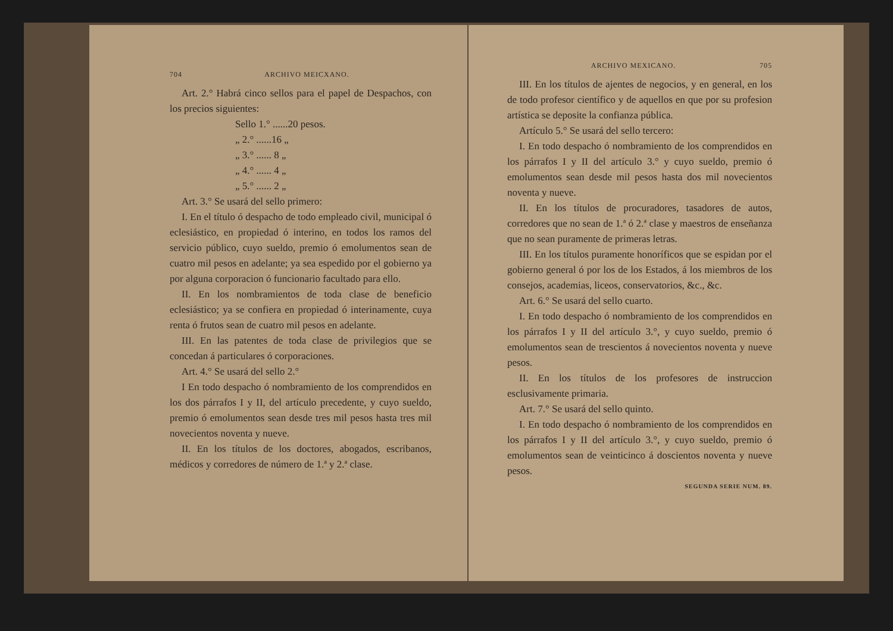704 ARCHIVO MEICXANO.
Art. 2.° Habrá cinco sellos para el papel de Despachos, con los precios siguientes:
Sello 1.° ......20 pesos.
„ 2.° ......16 „
„ 3.° ...... 8 „
„ 4.° ...... 4 „
„ 5.° ...... 2 „
Art. 3.° Se usará del sello primero:
I. En el título ó despacho de todo empleado civil, municipal ó eclesiástico, en propiedad ó interino, en todos los ramos del servicio público, cuyo sueldo, premio ó emolumentos sean de cuatro mil pesos en adelante; ya sea espedido por el gobierno ya por alguna corporacion ó funcionario facultado para ello.
II. En los nombramientos de toda clase de beneficio eclesiástico; ya se confiera en propiedad ó interinamente, cuya renta ó frutos sean de cuatro mil pesos en adelante.
III. En las patentes de toda clase de privilegios que se concedan á particulares ó corporaciones.
Art. 4.° Se usará del sello 2.°
I En todo despacho ó nombramiento de los comprendidos en los dos párrafos I y II, del artículo precedente, y cuyo sueldo, premio ó emolumentos sean desde tres mil pesos hasta tres mil novecientos noventa y nueve.
II. En los títulos de los doctores, abogados, escribanos, médicos y corredores de número de 1.ª y 2.ª clase.
ARCHIVO MEXICANO. 705
III. En los títulos de ajentes de negocios, y en general, en los de todo profesor científico y de aquellos en que por su profesion artística se deposite la confianza pública.
Artículo 5.° Se usará del sello tercero:
I. En todo despacho ó nombramiento de los comprendidos en los párrafos I y II del artículo 3.° y cuyo sueldo, premio ó emolumentos sean desde mil pesos hasta dos mil novecientos noventa y nueve.
II. En los títulos de procuradores, tasadores de autos, corredores que no sean de 1.ª ó 2.ª clase y maestros de enseñanza que no sean puramente de primeras letras.
III. En los títulos puramente honoríficos que se espidan por el gobierno general ó por los de los Estados, á los miembros de los consejos, academias, liceos, conservatorios, &c., &c.
Art. 6.° Se usará del sello cuarto.
I. En todo despacho ó nombramiento de los comprendidos en los párrafos I y II del artículo 3.°, y cuyo sueldo, premio ó emolumentos sean de trescientos á novecientos noventa y nueve pesos.
II. En los títulos de los profesores de instruccion esclusivamente primaria.
Art. 7.° Se usará del sello quinto.
I. En todo despacho ó nombramiento de los comprendidos en los párrafos I y II del artículo 3.°, y cuyo sueldo, premio ó emolumentos sean de veinticinco á doscientos noventa y nueve pesos.
SEGUNDA SERIE NUM. 89.